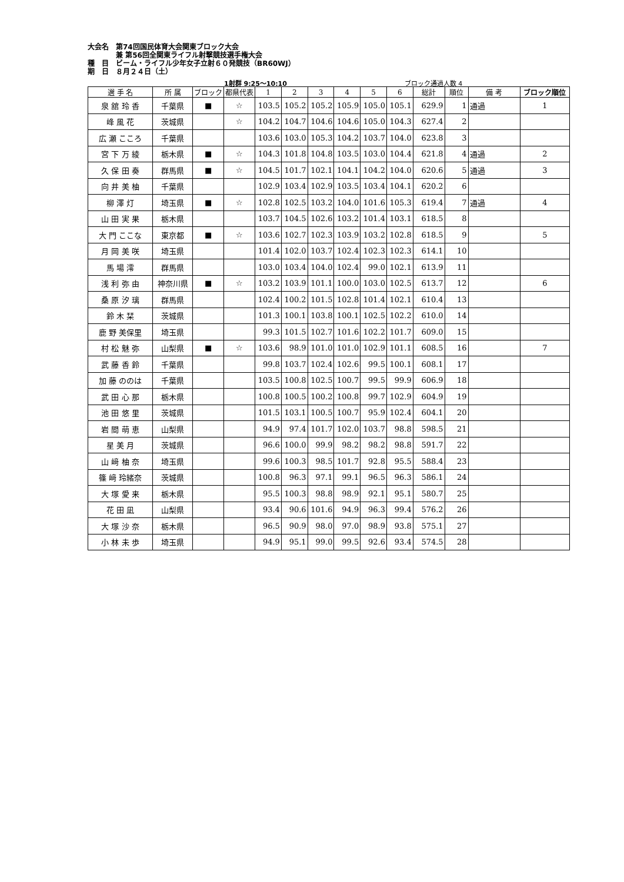大会名　第74回国民体育大会関東ブロック大会
　　　　兼 第56回全関東ライフル射撃競技選手権大会
種　目　ビーム・ライフル少年女子立射６０発競技（BR60WJ）
期　日　８月２４日（土）
1射群 9:25～10:10 ブロック通過人数 4
| 選 手 名 | 所 属 | ブロック | 都県代表 | 1 | 2 | 3 | 4 | 5 | 6 | 総計 | 順位 | 備 考 | ブロック順位 |
| --- | --- | --- | --- | --- | --- | --- | --- | --- | --- | --- | --- | --- | --- |
| 泉 舘 玲 香 | 千葉県 | ■ | ☆ | 103.5 | 105.2 | 105.2 | 105.9 | 105.0 | 105.1 | 629.9 | 1 | 通過 | 1 |
| 峰 風 花 | 茨城県 | | ☆ | 104.2 | 104.7 | 104.6 | 104.6 | 105.0 | 104.3 | 627.4 | 2 | | |
| 広 瀬 こころ | 千葉県 | | | 103.6 | 103.0 | 105.3 | 104.2 | 103.7 | 104.0 | 623.8 | 3 | | |
| 宮 下 万 綾 | 栃木県 | ■ | ☆ | 104.3 | 101.8 | 104.8 | 103.5 | 103.0 | 104.4 | 621.8 | 4 | 通過 | 2 |
| 久 保 田 奏 | 群馬県 | ■ | ☆ | 104.5 | 101.7 | 102.1 | 104.1 | 104.2 | 104.0 | 620.6 | 5 | 通過 | 3 |
| 向 井 美 柚 | 千葉県 | | | 102.9 | 103.4 | 102.9 | 103.5 | 103.4 | 104.1 | 620.2 | 6 | | |
| 柳 澤 灯 | 埼玉県 | ■ | ☆ | 102.8 | 102.5 | 103.2 | 104.0 | 101.6 | 105.3 | 619.4 | 7 | 通過 | 4 |
| 山 田 実 果 | 栃木県 | | | 103.7 | 104.5 | 102.6 | 103.2 | 101.4 | 103.1 | 618.5 | 8 | | |
| 大 門 ここな | 東京都 | ■ | ☆ | 103.6 | 102.7 | 102.3 | 103.9 | 103.2 | 102.8 | 618.5 | 9 | | 5 |
| 月 岡 美 咲 | 埼玉県 | | | 101.4 | 102.0 | 103.7 | 102.4 | 102.3 | 102.3 | 614.1 | 10 | | |
| 馬 場 澪 | 群馬県 | | | 103.0 | 103.4 | 104.0 | 102.4 | 99.0 | 102.1 | 613.9 | 11 | | |
| 浅 利 弥 由 | 神奈川県 | ■ | ☆ | 103.2 | 103.9 | 101.1 | 100.0 | 103.0 | 102.5 | 613.7 | 12 | | 6 |
| 桑 原 汐 璃 | 群馬県 | | | 102.4 | 100.2 | 101.5 | 102.8 | 101.4 | 102.1 | 610.4 | 13 | | |
| 鈴 木 栞 | 茨城県 | | | 101.3 | 100.1 | 103.8 | 100.1 | 102.5 | 102.2 | 610.0 | 14 | | |
| 鹿 野 美保里 | 埼玉県 | | | 99.3 | 101.5 | 102.7 | 101.6 | 102.2 | 101.7 | 609.0 | 15 | | |
| 村 松 魅 弥 | 山梨県 | ■ | ☆ | 103.6 | 98.9 | 101.0 | 101.0 | 102.9 | 101.1 | 608.5 | 16 | | 7 |
| 武 藤 香 鈴 | 千葉県 | | | 99.8 | 103.7 | 102.4 | 102.6 | 99.5 | 100.1 | 608.1 | 17 | | |
| 加 藤 ののは | 千葉県 | | | 103.5 | 100.8 | 102.5 | 100.7 | 99.5 | 99.9 | 606.9 | 18 | | |
| 武 田 心 那 | 栃木県 | | | 100.8 | 100.5 | 100.2 | 100.8 | 99.7 | 102.9 | 604.9 | 19 | | |
| 池 田 悠 里 | 茨城県 | | | 101.5 | 103.1 | 100.5 | 100.7 | 95.9 | 102.4 | 604.1 | 20 | | |
| 岩 間 萌 恵 | 山梨県 | | | 94.9 | 97.4 | 101.7 | 102.0 | 103.7 | 98.8 | 598.5 | 21 | | |
| 星 美 月 | 茨城県 | | | 96.6 | 100.0 | 99.9 | 98.2 | 98.2 | 98.8 | 591.7 | 22 | | |
| 山 﨑 柚 奈 | 埼玉県 | | | 99.6 | 100.3 | 98.5 | 101.7 | 92.8 | 95.5 | 588.4 | 23 | | |
| 篠 﨑 玲緒奈 | 茨城県 | | | 100.8 | 96.3 | 97.1 | 99.1 | 96.5 | 96.3 | 586.1 | 24 | | |
| 大 塚 愛 来 | 栃木県 | | | 95.5 | 100.3 | 98.8 | 98.9 | 92.1 | 95.1 | 580.7 | 25 | | |
| 花 田 凪 | 山梨県 | | | 93.4 | 90.6 | 101.6 | 94.9 | 96.3 | 99.4 | 576.2 | 26 | | |
| 大 塚 沙 奈 | 栃木県 | | | 96.5 | 90.9 | 98.0 | 97.0 | 98.9 | 93.8 | 575.1 | 27 | | |
| 小 林 未 歩 | 埼玉県 | | | 94.9 | 95.1 | 99.0 | 99.5 | 92.6 | 93.4 | 574.5 | 28 | | |